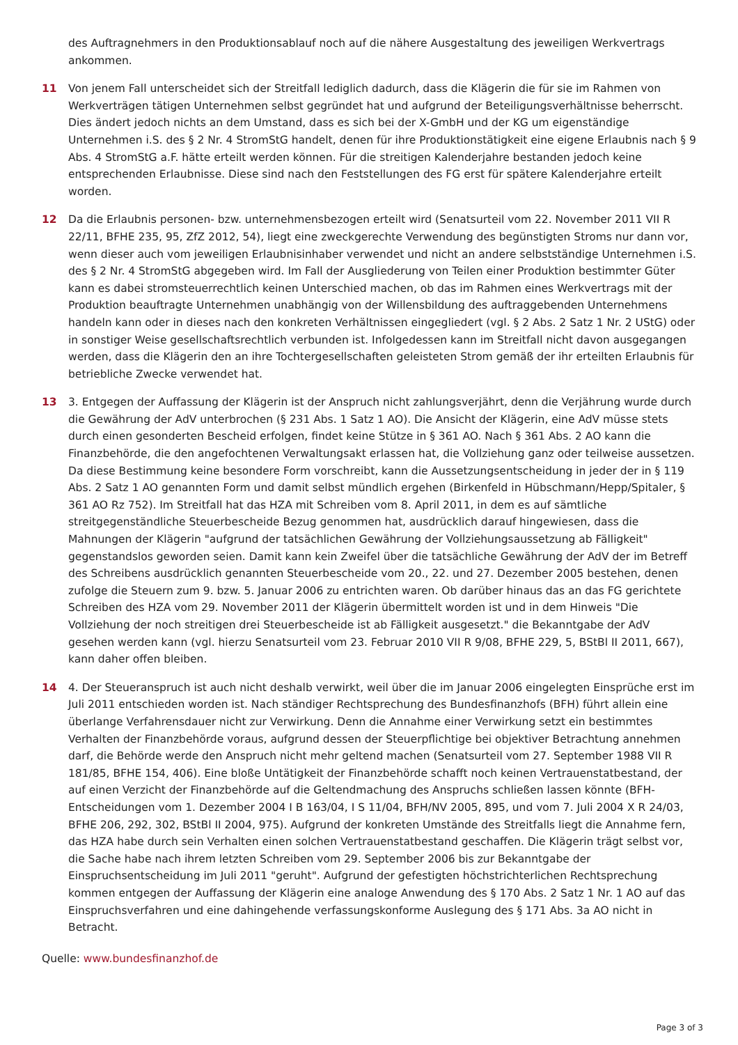des Auftragnehmers in den Produktionsablauf noch auf die nähere Ausgestaltung des jeweiligen Werkvertrags ankommen.
11 Von jenem Fall unterscheidet sich der Streitfall lediglich dadurch, dass die Klägerin die für sie im Rahmen von Werkverträgen tätigen Unternehmen selbst gegründet hat und aufgrund der Beteiligungsverhältnisse beherrscht. Dies ändert jedoch nichts an dem Umstand, dass es sich bei der X-GmbH und der KG um eigenständige Unternehmen i.S. des § 2 Nr. 4 StromStG handelt, denen für ihre Produktionstätigkeit eine eigene Erlaubnis nach § 9 Abs. 4 StromStG a.F. hätte erteilt werden können. Für die streitigen Kalenderjahre bestanden jedoch keine entsprechenden Erlaubnisse. Diese sind nach den Feststellungen des FG erst für spätere Kalenderjahre erteilt worden.
12 Da die Erlaubnis personen- bzw. unternehmensbezogen erteilt wird (Senatsurteil vom 22. November 2011 VII R 22/11, BFHE 235, 95, ZfZ 2012, 54), liegt eine zweckgerechte Verwendung des begünstigten Stroms nur dann vor, wenn dieser auch vom jeweiligen Erlaubnisinhaber verwendet und nicht an andere selbstständige Unternehmen i.S. des § 2 Nr. 4 StromStG abgegeben wird. Im Fall der Ausgliederung von Teilen einer Produktion bestimmter Güter kann es dabei stromsteuerrechtlich keinen Unterschied machen, ob das im Rahmen eines Werkvertrags mit der Produktion beauftragte Unternehmen unabhängig von der Willensbildung des auftraggebenden Unternehmens handeln kann oder in dieses nach den konkreten Verhältnissen eingegliedert (vgl. § 2 Abs. 2 Satz 1 Nr. 2 UStG) oder in sonstiger Weise gesellschaftsrechtlich verbunden ist. Infolgedessen kann im Streitfall nicht davon ausgegangen werden, dass die Klägerin den an ihre Tochtergesellschaften geleisteten Strom gemäß der ihr erteilten Erlaubnis für betriebliche Zwecke verwendet hat.
13 3. Entgegen der Auffassung der Klägerin ist der Anspruch nicht zahlungsverjährt, denn die Verjährung wurde durch die Gewährung der AdV unterbrochen (§ 231 Abs. 1 Satz 1 AO). Die Ansicht der Klägerin, eine AdV müsse stets durch einen gesonderten Bescheid erfolgen, findet keine Stütze in § 361 AO. Nach § 361 Abs. 2 AO kann die Finanzbehörde, die den angefochtenen Verwaltungsakt erlassen hat, die Vollziehung ganz oder teilweise aussetzen. Da diese Bestimmung keine besondere Form vorschreibt, kann die Aussetzungsentscheidung in jeder der in § 119 Abs. 2 Satz 1 AO genannten Form und damit selbst mündlich ergehen (Birkenfeld in Hübschmann/Hepp/Spitaler, § 361 AO Rz 752). Im Streitfall hat das HZA mit Schreiben vom 8. April 2011, in dem es auf sämtliche streitgegenständliche Steuerbescheide Bezug genommen hat, ausdrücklich darauf hingewiesen, dass die Mahnungen der Klägerin "aufgrund der tatsächlichen Gewährung der Vollziehungsaussetzung ab Fälligkeit" gegenstandslos geworden seien. Damit kann kein Zweifel über die tatsächliche Gewährung der AdV der im Betreff des Schreibens ausdrücklich genannten Steuerbescheide vom 20., 22. und 27. Dezember 2005 bestehen, denen zufolge die Steuern zum 9. bzw. 5. Januar 2006 zu entrichten waren. Ob darüber hinaus das an das FG gerichtete Schreiben des HZA vom 29. November 2011 der Klägerin übermittelt worden ist und in dem Hinweis "Die Vollziehung der noch streitigen drei Steuerbescheide ist ab Fälligkeit ausgesetzt." die Bekanntgabe der AdV gesehen werden kann (vgl. hierzu Senatsurteil vom 23. Februar 2010 VII R 9/08, BFHE 229, 5, BStBl II 2011, 667), kann daher offen bleiben.
14 4. Der Steueranspruch ist auch nicht deshalb verwirkt, weil über die im Januar 2006 eingelegten Einsprüche erst im Juli 2011 entschieden worden ist. Nach ständiger Rechtsprechung des Bundesfinanzhofs (BFH) führt allein eine überlange Verfahrensdauer nicht zur Verwirkung. Denn die Annahme einer Verwirkung setzt ein bestimmtes Verhalten der Finanzbehörde voraus, aufgrund dessen der Steuerpflichtige bei objektiver Betrachtung annehmen darf, die Behörde werde den Anspruch nicht mehr geltend machen (Senatsurteil vom 27. September 1988 VII R 181/85, BFHE 154, 406). Eine bloße Untätigkeit der Finanzbehörde schafft noch keinen Vertrauenstatbestand, der auf einen Verzicht der Finanzbehörde auf die Geltendmachung des Anspruchs schließen lassen könnte (BFH-Entscheidungen vom 1. Dezember 2004 I B 163/04, I S 11/04, BFH/NV 2005, 895, und vom 7. Juli 2004 X R 24/03, BFHE 206, 292, 302, BStBl II 2004, 975). Aufgrund der konkreten Umstände des Streitfalls liegt die Annahme fern, das HZA habe durch sein Verhalten einen solchen Vertrauenstatbestand geschaffen. Die Klägerin trägt selbst vor, die Sache habe nach ihrem letzten Schreiben vom 29. September 2006 bis zur Bekanntgabe der Einspruchsentscheidung im Juli 2011 "geruht". Aufgrund der gefestigten höchstrichterlichen Rechtsprechung kommen entgegen der Auffassung der Klägerin eine analoge Anwendung des § 170 Abs. 2 Satz 1 Nr. 1 AO auf das Einspruchsverfahren und eine dahingehende verfassungskonforme Auslegung des § 171 Abs. 3a AO nicht in Betracht.
Quelle: www.bundesfinanzhof.de
Page 3 of 3